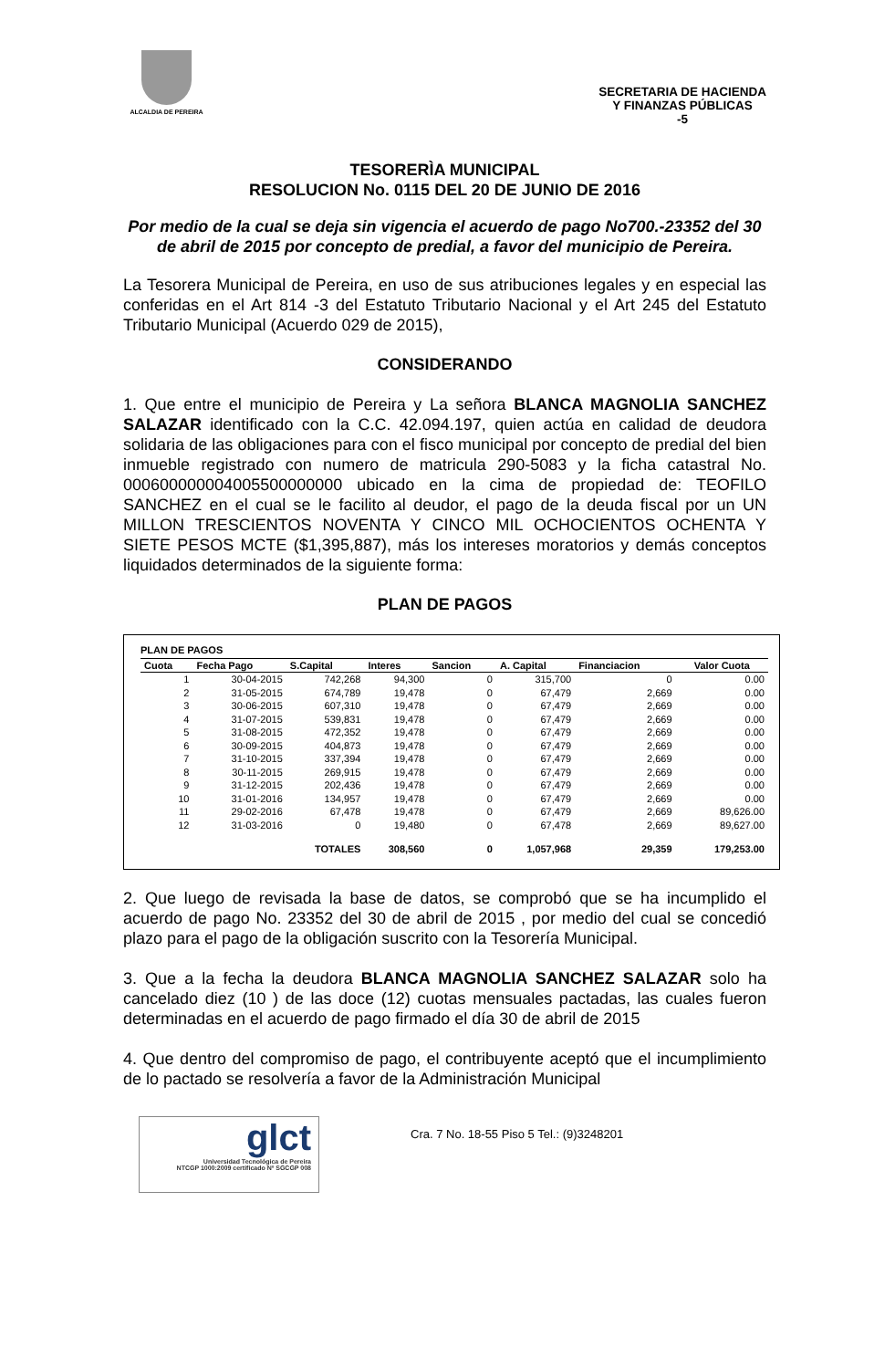ALCALDIA DE PEREIRA
SECRETARIA DE HACIENDA
Y FINANZAS PÚBLICAS
-5
TESORERÌA MUNICIPAL
RESOLUCION No. 0115 DEL 20 DE JUNIO DE 2016
Por medio de la cual se deja sin vigencia el acuerdo de pago No700.-23352 del 30 de abril de 2015 por concepto de predial, a favor del municipio de Pereira.
La Tesorera Municipal de Pereira, en uso de sus atribuciones legales y en especial las conferidas en el Art 814 -3 del Estatuto Tributario Nacional y el Art 245 del Estatuto Tributario Municipal (Acuerdo 029 de 2015),
CONSIDERANDO
1. Que entre el municipio de Pereira y La señora BLANCA MAGNOLIA SANCHEZ SALAZAR identificado con la C.C. 42.094.197, quien actúa en calidad de deudora solidaria de las obligaciones para con el fisco municipal por concepto de predial del bien inmueble registrado con numero de matricula 290-5083 y la ficha catastral No. 000600000004005500000000 ubicado en la cima de propiedad de: TEOFILO SANCHEZ en el cual se le facilito al deudor, el pago de la deuda fiscal por un UN MILLON TRESCIENTOS NOVENTA Y CINCO MIL OCHOCIENTOS OCHENTA Y SIETE PESOS MCTE ($1,395,887), más los intereses moratorios y demás conceptos liquidados determinados de la siguiente forma:
PLAN DE PAGOS
PLAN DE PAGOS
| Cuota | Fecha Pago | S.Capital | Interes | Sancion | A. Capital | Financiacion | Valor Cuota |
| --- | --- | --- | --- | --- | --- | --- | --- |
| 1 | 30-04-2015 | 742,268 | 94,300 | 0 | 315,700 | 0 | 0.00 |
| 2 | 31-05-2015 | 674,789 | 19,478 | 0 | 67,479 | 2,669 | 0.00 |
| 3 | 30-06-2015 | 607,310 | 19,478 | 0 | 67,479 | 2,669 | 0.00 |
| 4 | 31-07-2015 | 539,831 | 19,478 | 0 | 67,479 | 2,669 | 0.00 |
| 5 | 31-08-2015 | 472,352 | 19,478 | 0 | 67,479 | 2,669 | 0.00 |
| 6 | 30-09-2015 | 404,873 | 19,478 | 0 | 67,479 | 2,669 | 0.00 |
| 7 | 31-10-2015 | 337,394 | 19,478 | 0 | 67,479 | 2,669 | 0.00 |
| 8 | 30-11-2015 | 269,915 | 19,478 | 0 | 67,479 | 2,669 | 0.00 |
| 9 | 31-12-2015 | 202,436 | 19,478 | 0 | 67,479 | 2,669 | 0.00 |
| 10 | 31-01-2016 | 134,957 | 19,478 | 0 | 67,479 | 2,669 | 0.00 |
| 11 | 29-02-2016 | 67,478 | 19,478 | 0 | 67,479 | 2,669 | 89,626.00 |
| 12 | 31-03-2016 | 0 | 19,480 | 0 | 67,478 | 2,669 | 89,627.00 |
| | | TOTALES | 308,560 | 0 | 1,057,968 | 29,359 | 179,253.00 |
2. Que luego de revisada la base de datos, se comprobó que se ha incumplido el acuerdo de pago No. 23352 del 30 de abril de 2015 , por medio del cual se concedió plazo para el pago de la obligación suscrito con la Tesorería Municipal.
3. Que a la fecha la deudora BLANCA MAGNOLIA SANCHEZ SALAZAR solo ha cancelado diez (10 ) de las doce (12) cuotas mensuales pactadas, las cuales fueron determinadas en el acuerdo de pago firmado el día 30 de abril de 2015
4. Que dentro del compromiso de pago, el contribuyente aceptó que el incumplimiento de lo pactado se resolvería a favor de la Administración Municipal
glct
Universidad Tecnológica de Pereira
NTCGP 1000:2009 certificado Nº SGCGP 008
Cra. 7 No. 18-55 Piso 5 Tel.: (9)3248201